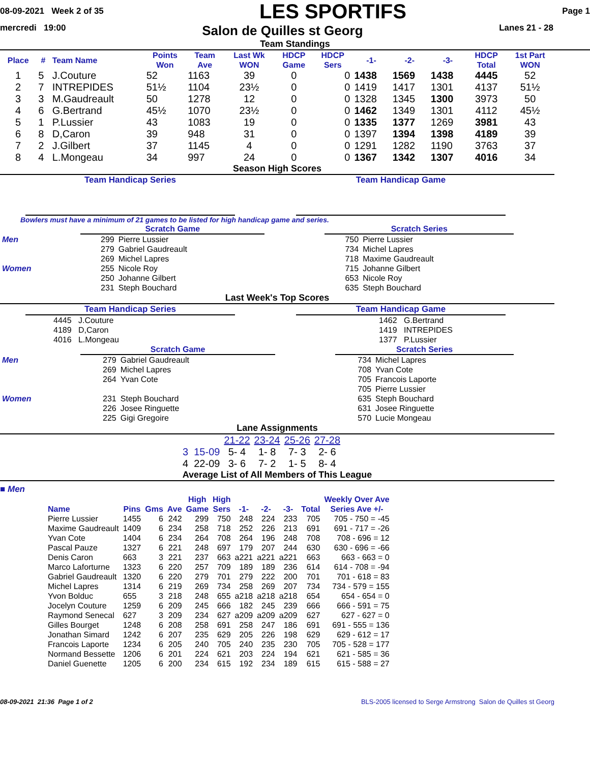08-09-2021 Week 2 of 35
LES SPORTIFS
Page 1
mercredi 19:00
Salon de Quilles st Georg
Lanes 21 - 28
Team Standings
| Place | # | Team Name | Points Won | Team Ave | Last Wk WON | HDCP Game | HDCP Sers | -1- | -2- | -3- | HDCP Total | 1st Part WON |
| --- | --- | --- | --- | --- | --- | --- | --- | --- | --- | --- | --- | --- |
| 1 | 5 | J.Couture | 52 | 1163 | 39 | 0 | 0 | 1438 | 1569 | 1438 | 4445 | 52 |
| 2 | 7 | INTREPIDES | 51½ | 1104 | 23½ | 0 | 0 | 1419 | 1417 | 1301 | 4137 | 51½ |
| 3 | 3 | M.Gaudreault | 50 | 1278 | 12 | 0 | 0 | 1328 | 1345 | 1300 | 3973 | 50 |
| 4 | 6 | G.Bertrand | 45½ | 1070 | 23½ | 0 | 0 | 1462 | 1349 | 1301 | 4112 | 45½ |
| 5 | 1 | P.Lussier | 43 | 1083 | 19 | 0 | 0 | 1335 | 1377 | 1269 | 3981 | 43 |
| 6 | 8 | D,Caron | 39 | 948 | 31 | 0 | 0 | 1397 | 1394 | 1398 | 4189 | 39 |
| 7 | 2 | J.Gilbert | 37 | 1145 | 4 | 0 | 0 | 1291 | 1282 | 1190 | 3763 | 37 |
| 8 | 4 | L.Mongeau | 34 | 997 | 24 | 0 | 0 | 1367 | 1342 | 1307 | 4016 | 34 |
Season High Scores
Team Handicap Series Team Handicap Game
Bowlers must have a minimum of 21 games to be listed for high handicap game and series.
| | Scratch Game | | | Scratch Series | |
| Men | 299 | Pierre Lussier | | 750 | Pierre Lussier |
| | 279 | Gabriel Gaudreault | | 734 | Michel Lapres |
| | 269 | Michel Lapres | | 718 | Maxime Gaudreault |
| Women | 255 | Nicole Roy | | 715 | Johanne Gilbert |
| | 250 | Johanne Gilbert | | 653 | Nicole Roy |
| | 231 | Steph Bouchard | | 635 | Steph Bouchard |
Last Week's Top Scores
Team Handicap Series Team Handicap Game
4445 J.Couture
4189 D,Caron
4016 L.Mongeau
1462 G.Bertrand
1419 INTREPIDES
1377 P.Lussier
| | Scratch Game | | | Scratch Series | |
| Men | 279 | Gabriel Gaudreault | | 734 | Michel Lapres |
| | 269 | Michel Lapres | | 708 | Yvan Cote |
| | 264 | Yvan Cote | | 705 | Francois Laporte |
| | | | | 705 | Pierre Lussier |
| Women | 231 | Steph Bouchard | | 635 | Steph Bouchard |
| | 226 | Josee Ringuette | | 631 | Josee Ringuette |
| | 225 | Gigi Gregoire | | 570 | Lucie Mongeau |
Lane Assignments
| | 21-22 | 23-24 | 25-26 | 27-28 |
| 3 15-09 | 5- 4 | 1- 8 | 7- 3 | 2- 6 |
| 4 22-09 | 3- 6 | 7- 2 | 1- 5 | 8- 4 |
Average List of All Members of This League
■ Men
| Name | Pins | Gms | Ave | High Game | High Sers | -1- | -2- | -3- | Total | Weekly Over Ave Series Ave +/- |
| --- | --- | --- | --- | --- | --- | --- | --- | --- | --- | --- |
| Pierre Lussier | 1455 | 6 | 242 | 299 | 750 | 248 | 224 | 233 | 705 | 705 - 750 = -45 |
| Maxime Gaudreault | 1409 | 6 | 234 | 258 | 718 | 252 | 226 | 213 | 691 | 691 - 717 = -26 |
| Yvan Cote | 1404 | 6 | 234 | 264 | 708 | 264 | 196 | 248 | 708 | 708 - 696 = 12 |
| Pascal Pauze | 1327 | 6 | 221 | 248 | 697 | 179 | 207 | 244 | 630 | 630 - 696 = -66 |
| Denis Caron | 663 | 3 | 221 | 237 | 663 | a221 | a221 | a221 | 663 | 663 - 663 = 0 |
| Marco Laforturne | 1323 | 6 | 220 | 257 | 709 | 189 | 189 | 236 | 614 | 614 - 708 = -94 |
| Gabriel Gaudreault | 1320 | 6 | 220 | 279 | 701 | 279 | 222 | 200 | 701 | 701 - 618 = 83 |
| Michel Lapres | 1314 | 6 | 219 | 269 | 734 | 258 | 269 | 207 | 734 | 734 - 579 = 155 |
| Yvon Bolduc | 655 | 3 | 218 | 248 | 655 | a218 | a218 | a218 | 654 | 654 - 654 = 0 |
| Jocelyn Couture | 1259 | 6 | 209 | 245 | 666 | 182 | 245 | 239 | 666 | 666 - 591 = 75 |
| Raymond Senecal | 627 | 3 | 209 | 234 | 627 | a209 | a209 | a209 | 627 | 627 - 627 = 0 |
| Gilles Bourget | 1248 | 6 | 208 | 258 | 691 | 258 | 247 | 186 | 691 | 691 - 555 = 136 |
| Jonathan Simard | 1242 | 6 | 207 | 235 | 629 | 205 | 226 | 198 | 629 | 629 - 612 = 17 |
| Francois Laporte | 1234 | 6 | 205 | 240 | 705 | 240 | 235 | 230 | 705 | 705 - 528 = 177 |
| Normand Bessette | 1206 | 6 | 201 | 224 | 621 | 203 | 224 | 194 | 621 | 621 - 585 = 36 |
| Daniel Guenette | 1205 | 6 | 200 | 234 | 615 | 192 | 234 | 189 | 615 | 615 - 588 = 27 |
08-09-2021 21:36 Page 1 of 2 BLS-2005 licensed to Serge Armstrong Salon de Quilles st Georg